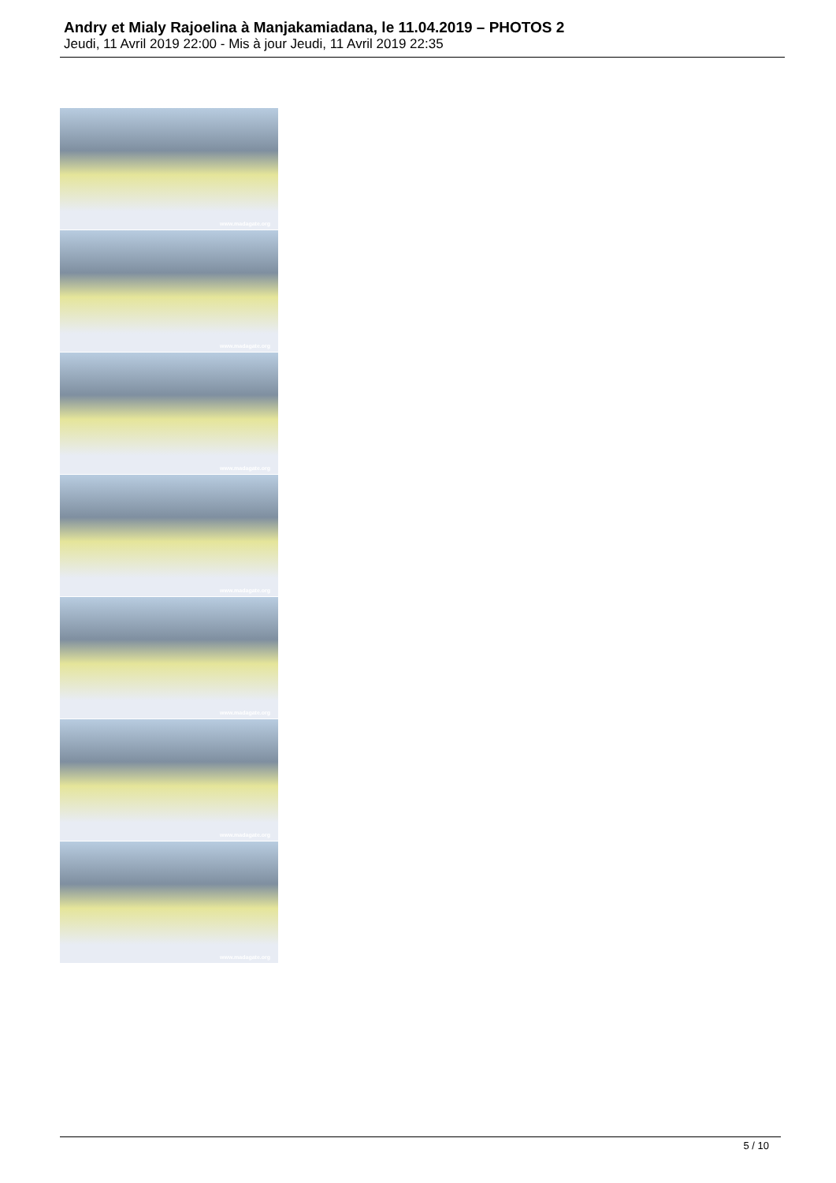Andry et Mialy Rajoelina à Manjakamiadana, le 11.04.2019 – PHOTOS 2
Jeudi, 11 Avril 2019 22:00 - Mis à jour Jeudi, 11 Avril 2019 22:35
www.madagate.org
www.madagate.org
www.madagate.org
www.madagate.org
www.madagate.org
www.madagate.org
www.madagate.org
5 / 10